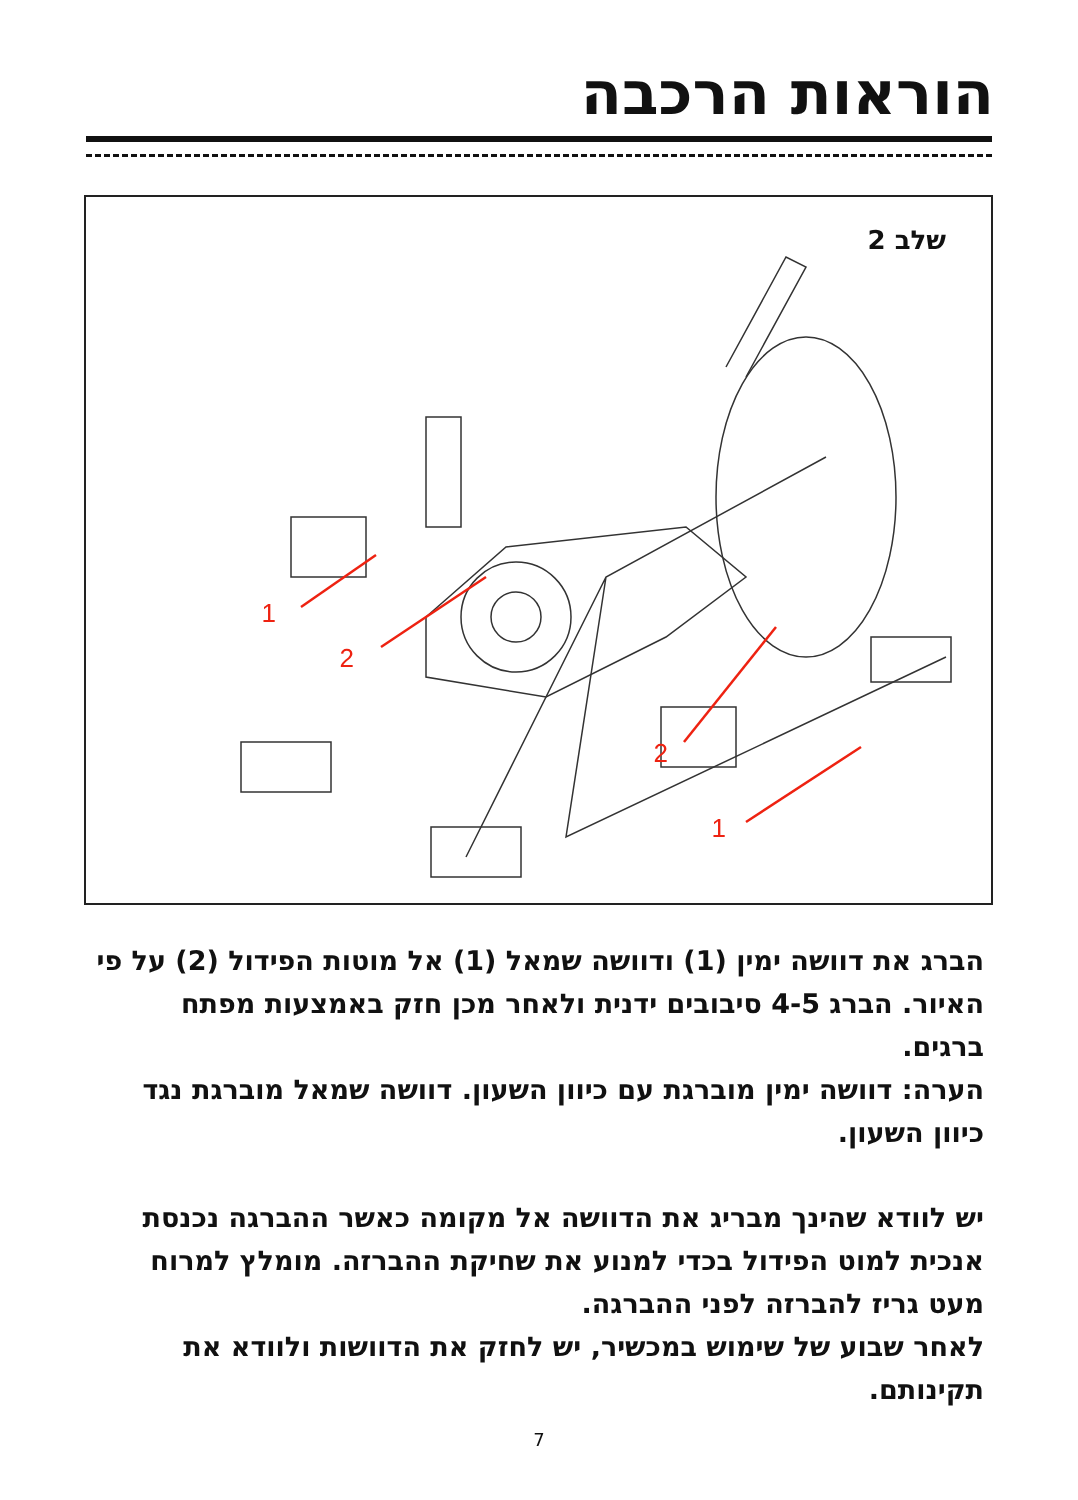הוראות הרכבה
שלב 2
1
2
2
1
הברג את דוושה ימין (1) ודוושה שמאל (1) אל מוטות הפידול (2) על פי האיור. הברג 4-5 סיבובים ידנית ולאחר מכן חזק באמצעות מפתח ברגים.
הערה: דוושה ימין מוברגת עם כיוון השעון. דוושה שמאל מוברגת נגד כיוון השעון.
יש לוודא שהינך מבריג את הדוושה אל מקומה כאשר ההברגה נכנסת אנכית למוט הפידול בכדי למנוע את שחיקת ההברזה. מומלץ למרוח מעט גריז להברזה לפני ההברגה.
לאחר שבוע של שימוש במכשיר, יש לחזק את הדוושות ולוודא את תקינותם.
7